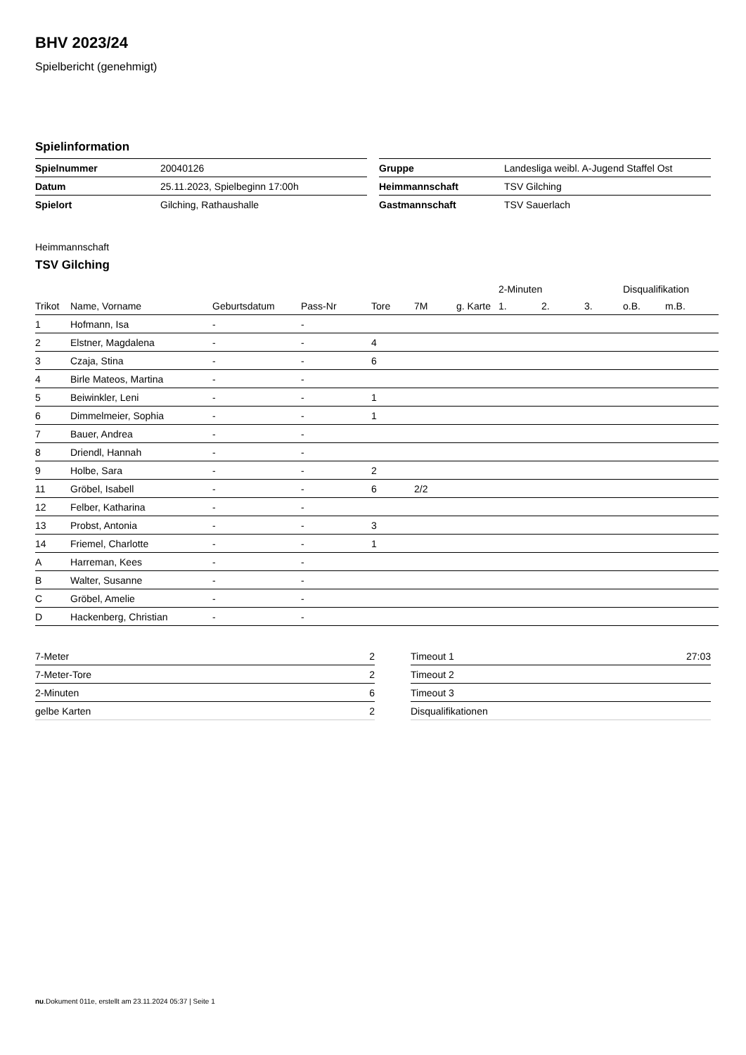BHV 2023/24
Spielbericht (genehmigt)
Spielinformation
| Spielnummer | 20040126 |
| Datum | 25.11.2023, Spielbeginn 17:00h |
| Spielort | Gilching, Rathaushalle |
| Gruppe | Landesliga weibl. A-Jugend Staffel Ost |
| Heimmannschaft | TSV Gilching |
| Gastmannschaft | TSV Sauerlach |
Heimmannschaft
TSV Gilching
| | | | | | | | 2-Minuten | | | Disqualifikation | |
| --- | --- | --- | --- | --- | --- | --- | --- | --- | --- | --- | --- |
| Trikot | Name, Vorname | Geburtsdatum | Pass-Nr | Tore | 7M | g. Karte | 1. | 2. | 3. | o.B. | m.B. |
| 1 | Hofmann, Isa | - | - | | | | | | | | |
| 2 | Elstner, Magdalena | - | - | 4 | | | | | | | |
| 3 | Czaja, Stina | - | - | 6 | | | | | | | |
| 4 | Birle Mateos, Martina | - | - | | | | | | | | |
| 5 | Beiwinkler, Leni | - | - | 1 | | | | | | | |
| 6 | Dimmelmeier, Sophia | - | - | 1 | | | | | | | |
| 7 | Bauer, Andrea | - | - | | | | | | | | |
| 8 | Driendl, Hannah | - | - | | | | | | | | |
| 9 | Holbe, Sara | - | - | 2 | | | | | | | |
| 11 | Gröbel, Isabell | - | - | 6 | 2/2 | | | | | | |
| 12 | Felber, Katharina | - | - | | | | | | | | |
| 13 | Probst, Antonia | - | - | 3 | | | | | | | |
| 14 | Friemel, Charlotte | - | - | 1 | | | | | | | |
| A | Harreman, Kees | - | - | | | | | | | | |
| B | Walter, Susanne | - | - | | | | | | | | |
| C | Gröbel, Amelie | - | - | | | | | | | | |
| D | Hackenberg, Christian | - | - | | | | | | | | |
| 7-Meter | 2 |
| 7-Meter-Tore | 2 |
| 2-Minuten | 6 |
| gelbe Karten | 2 |
| Timeout 1 | 27:03 |
| Timeout 2 | |
| Timeout 3 | |
| Disqualifikationen | |
nu.Dokument 011e, erstellt am 23.11.2024 05:37 | Seite 1